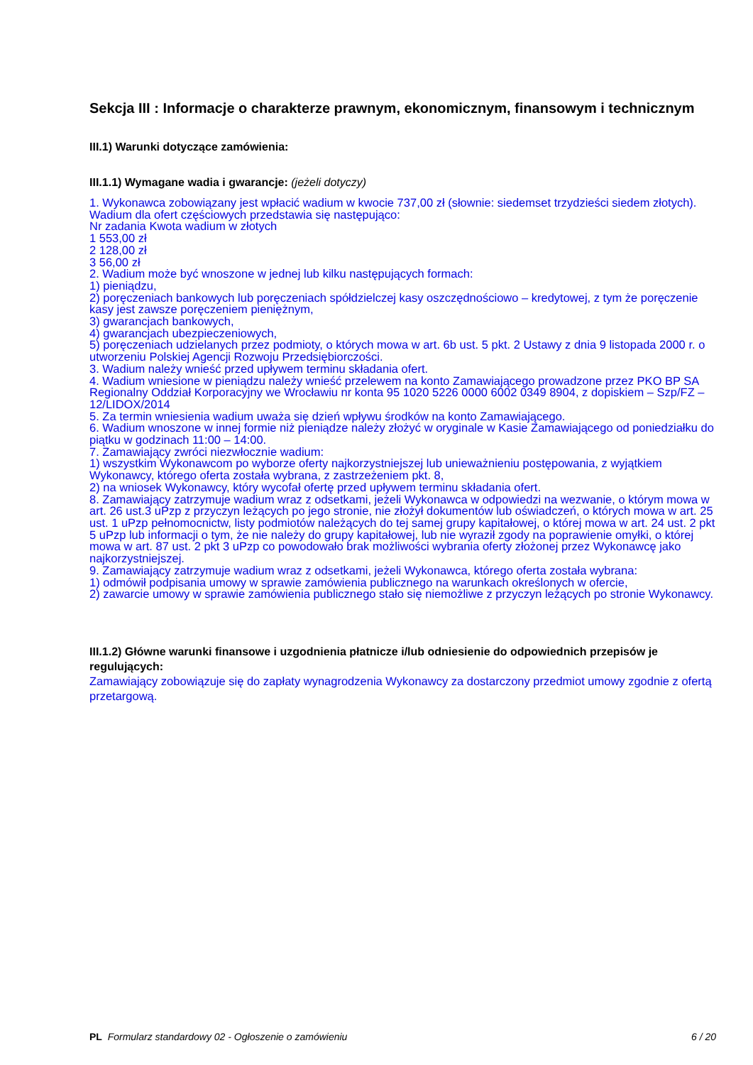Sekcja III : Informacje o charakterze prawnym, ekonomicznym, finansowym i technicznym
III.1) Warunki dotyczące zamówienia:
III.1.1) Wymagane wadia i gwarancje: (jeżeli dotyczy)
1. Wykonawca zobowiązany jest wpłacić wadium w kwocie 737,00 zł (słownie: siedemset trzydzieści siedem złotych). Wadium dla ofert częściowych przedstawia się następująco:
Nr zadania Kwota wadium w złotych
1 553,00 zł
2 128,00 zł
3 56,00 zł
2. Wadium może być wnoszone w jednej lub kilku następujących formach:
1) pieniądzu,
2) poręczeniach bankowych lub poręczeniach spółdzielczej kasy oszczędnościowo – kredytowej, z tym że poręczenie kasy jest zawsze poręczeniem pieniężnym,
3) gwarancjach bankowych,
4) gwarancjach ubezpieczeniowych,
5) poręczeniach udzielanych przez podmioty, o których mowa w art. 6b ust. 5 pkt. 2 Ustawy z dnia 9 listopada 2000 r. o utworzeniu Polskiej Agencji Rozwoju Przedsiębiorczości.
3. Wadium należy wnieść przed upływem terminu składania ofert.
4. Wadium wniesione w pieniądzu należy wnieść przelewem na konto Zamawiającego prowadzone przez PKO BP SA Regionalny Oddział Korporacyjny we Wrocławiu nr konta 95 1020 5226 0000 6002 0349 8904, z dopiskiem – Szp/FZ – 12/LIDOX/2014
5. Za termin wniesienia wadium uważa się dzień wpływu środków na konto Zamawiającego.
6. Wadium wnoszone w innej formie niż pieniądze należy złożyć w oryginale w Kasie Zamawiającego od poniedziałku do piątku w godzinach 11:00 – 14:00.
7. Zamawiający zwróci niezwłocznie wadium:
1) wszystkim Wykonawcom po wyborze oferty najkorzystniejszej lub unieważnieniu postępowania, z wyjątkiem Wykonawcy, którego oferta została wybrana, z zastrzeżeniem pkt. 8,
2) na wniosek Wykonawcy, który wycofał ofertę przed upływem terminu składania ofert.
8. Zamawiający zatrzymuje wadium wraz z odsetkami, jeżeli Wykonawca w odpowiedzi na wezwanie, o którym mowa w art. 26 ust.3 uPzp z przyczyn leżących po jego stronie, nie złożył dokumentów lub oświadczeń, o których mowa w art. 25 ust. 1 uPzp pełnomocnictw, listy podmiotów należących do tej samej grupy kapitałowej, o której mowa w art. 24 ust. 2 pkt 5 uPzp lub informacji o tym, że nie należy do grupy kapitałowej, lub nie wyraził zgody na poprawienie omyłki, o której mowa w art. 87 ust. 2 pkt 3 uPzp co powodowało brak możliwości wybrania oferty złożonej przez Wykonawcę jako najkorzystniejszej.
9. Zamawiający zatrzymuje wadium wraz z odsetkami, jeżeli Wykonawca, którego oferta została wybrana:
1) odmówił podpisania umowy w sprawie zamówienia publicznego na warunkach określonych w ofercie,
2) zawarcie umowy w sprawie zamówienia publicznego stało się niemożliwe z przyczyn leżących po stronie Wykonawcy.
III.1.2) Główne warunki finansowe i uzgodnienia płatnicze i/lub odniesienie do odpowiednich przepisów je regulujących:
Zamawiający zobowiązuje się do zapłaty wynagrodzenia Wykonawcy za dostarczony przedmiot umowy zgodnie z ofertą przetargową.
PL Formularz standardowy 02 - Ogłoszenie o zamówieniu 6 / 20